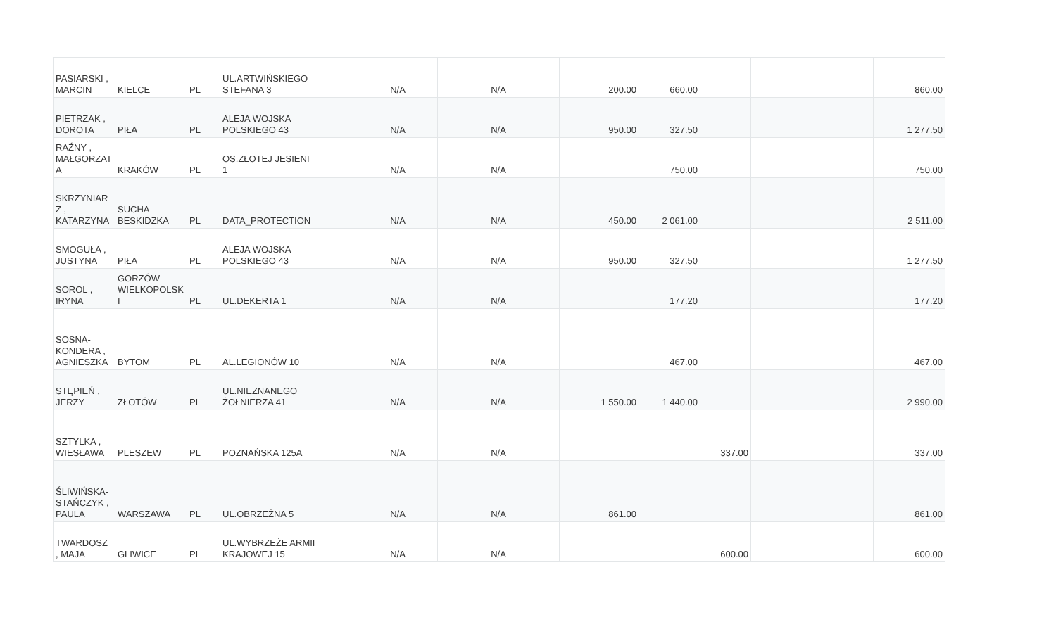| PASIARSKI , MARCIN | KIELCE | PL | UL.ARTWIŃSKIEGO STEFANA 3 | | N/A | N/A | 200.00 | 660.00 | | | 860.00 |
| PIETRZAK , DOROTA | PIŁA | PL | ALEJA WOJSKA POLSKIEGO 43 | | N/A | N/A | 950.00 | 327.50 | | | 1 277.50 |
| RAŹNY , MAŁGORZATA | KRAKÓW | PL | OS.ZŁOTEJ JESIENI 1 | | N/A | N/A | | 750.00 | | | 750.00 |
| SKRZYNIARZ , KATARZYNA | SUCHA BESKIDZKA | PL | DATA_PROTECTION | | N/A | N/A | 450.00 | 2 061.00 | | | 2 511.00 |
| SMOGUŁA , JUSTYNA | PIŁA | PL | ALEJA WOJSKA POLSKIEGO 43 | | N/A | N/A | 950.00 | 327.50 | | | 1 277.50 |
| SOROL , IRYNA | GORZÓW WIELKOPOLSKI | PL | UL.DEKERTA 1 | | N/A | N/A | | 177.20 | | | 177.20 |
| SOSNA-KONDERA , AGNIESZKA | BYTOM | PL | AL.LEGIONÓW 10 | | N/A | N/A | | 467.00 | | | 467.00 |
| STĘPIEŃ , JERZY | ZŁOTÓW | PL | UL.NIEZNANEGO ŻOŁNIERZA 41 | | N/A | N/A | 1 550.00 | 1 440.00 | | | 2 990.00 |
| SZTYLKA , WIESŁAWA | PLESZEW | PL | POZNAŃSKA 125A | | N/A | N/A | | | 337.00 | | 337.00 |
| ŚLIWIŃSKA-STAŃCZYK , PAULA | WARSZAWA | PL | UL.OBRZEŻNA 5 | | N/A | N/A | 861.00 | | | | 861.00 |
| TWARDOSZ , MAJA | GLIWICE | PL | UL.WYBRZEŻE ARMII KRAJOWEJ 15 | | N/A | N/A | | | 600.00 | | 600.00 |